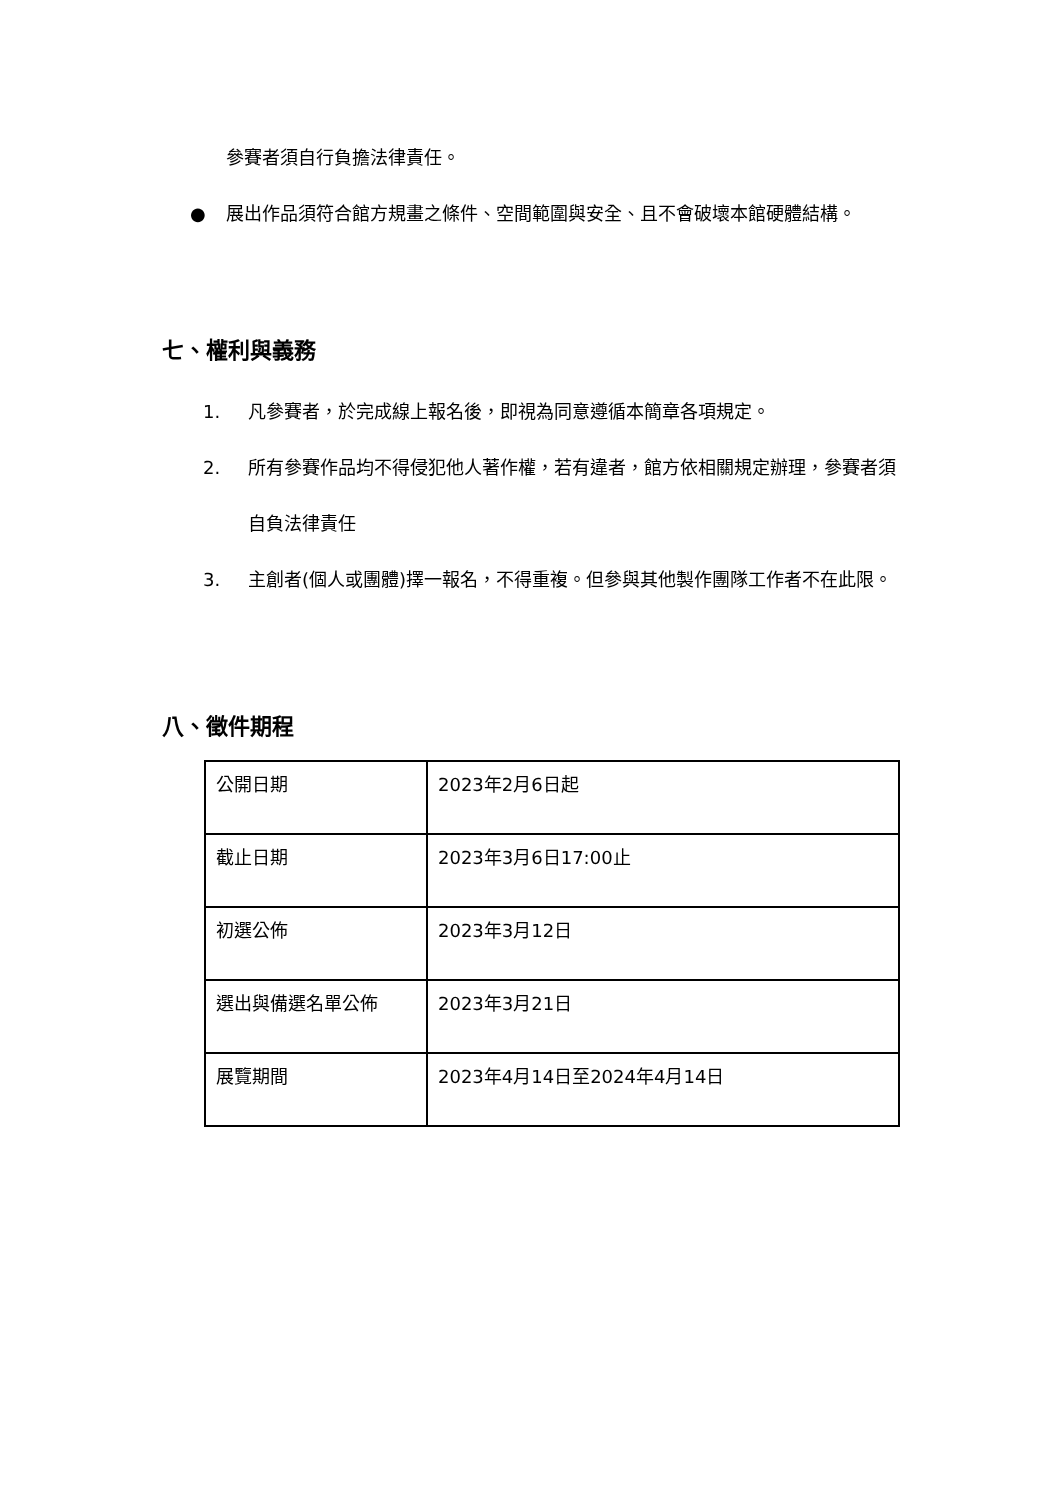參賽者須自行負擔法律責任。
● 展出作品須符合館方規畫之條件、空間範圍與安全、且不會破壞本館硬體結構。
七、權利與義務
1. 凡參賽者，於完成線上報名後，即視為同意遵循本簡章各項規定。
2. 所有參賽作品均不得侵犯他人著作權，若有違者，館方依相關規定辦理，參賽者須自負法律責任
3. 主創者(個人或團體)擇一報名，不得重複。但參與其他製作團隊工作者不在此限。
八、徵件期程
| 公開日期 | 2023年2月6日起 |
| 截止日期 | 2023年3月6日17:00止 |
| 初選公佈 | 2023年3月12日 |
| 選出與備選名單公佈 | 2023年3月21日 |
| 展覽期間 | 2023年4月14日至2024年4月14日 |